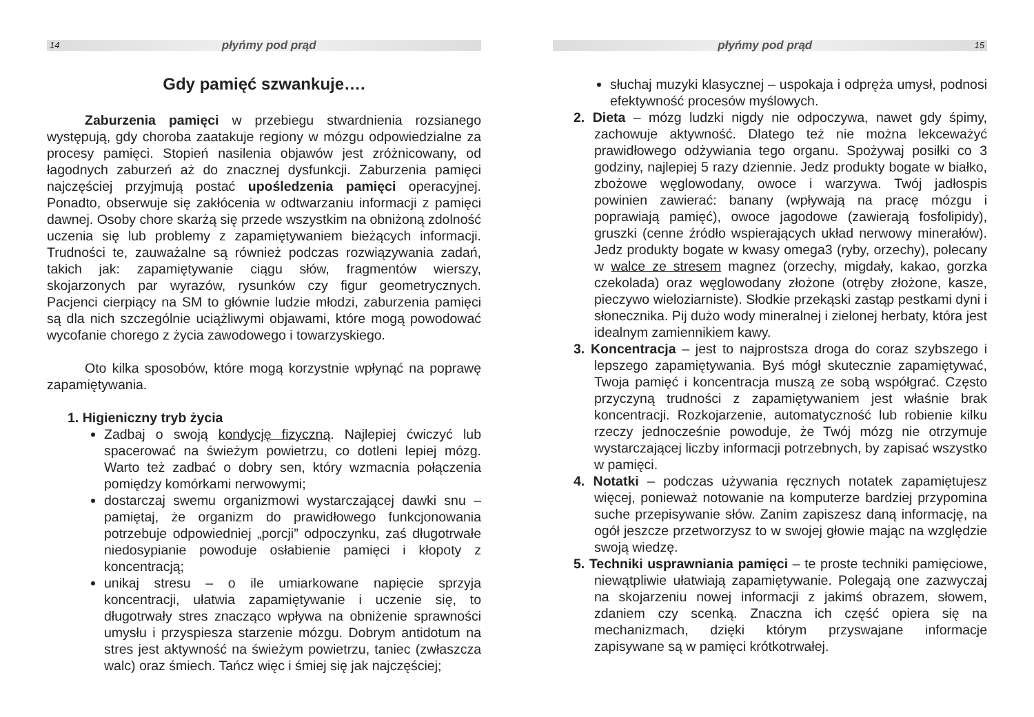14 płyńmy pod prąd
Gdy pamięć szwankuje….
Zaburzenia pamięci w przebiegu stwardnienia rozsianego występują, gdy choroba zaatakuje regiony w mózgu odpowiedzialne za procesy pamięci. Stopień nasilenia objawów jest zróżnicowany, od łagodnych zaburzeń aż do znacznej dysfunkcji. Zaburzenia pamięci najczęściej przyjmują postać upośledzenia pamięci operacyjnej. Ponadto, obserwuje się zakłócenia w odtwarzaniu informacji z pamięci dawnej. Osoby chore skarżą się przede wszystkim na obniżoną zdolność uczenia się lub problemy z zapamiętywaniem bieżących informacji. Trudności te, zauważalne są również podczas rozwiązywania zadań, takich jak: zapamiętywanie ciągu słów, fragmentów wierszy, skojarzonych par wyrazów, rysunków czy figur geometrycznych. Pacjenci cierpiący na SM to głównie ludzie młodzi, zaburzenia pamięci są dla nich szczególnie uciążliwymi objawami, które mogą powodować wycofanie chorego z życia zawodowego i towarzyskiego.
Oto kilka sposobów, które mogą korzystnie wpłynąć na poprawę zapamiętywania.
1. Higieniczny tryb życia
Zadbaj o swoją kondycję fizyczną. Najlepiej ćwiczyć lub spacerować na świeżym powietrzu, co dotleni lepiej mózg. Warto też zadbać o dobry sen, który wzmacnia połączenia pomiędzy komórkami nerwowymi;
dostarczaj swemu organizmowi wystarczającej dawki snu – pamiętaj, że organizm do prawidłowego funkcjonowania potrzebuje odpowiedniej „porcji” odpoczynku, zaś długotrwałe niedosypianie powoduje osłabienie pamięci i kłopoty z koncentracją;
unikaj stresu – o ile umiarkowane napięcie sprzyja koncentracji, ułatwia zapamiętywanie i uczenie się, to długotrwały stres znacząco wpływa na obniżenie sprawności umysłu i przyspiesza starzenie mózgu. Dobrym antidotum na stres jest aktywność na świeżym powietrzu, taniec (zwłaszcza walc) oraz śmiech. Tańcz więc i śmiej się jak najczęściej;
płyńmy pod prąd 15
słuchaj muzyki klasycznej – uspokaja i odpręża umysł, podnosi efektywność procesów myślowych.
2. Dieta – mózg ludzki nigdy nie odpoczywa, nawet gdy śpimy, zachowuje aktywność. Dlatego też nie można lekceważyć prawidłowego odżywiania tego organu. Spożywaj posiłki co 3 godziny, najlepiej 5 razy dziennie. Jedz produkty bogate w białko, zbożowe węglowodany, owoce i warzywa. Twój jadłospis powinien zawierać: banany (wpływają na pracę mózgu i poprawiają pamięć), owoce jagodowe (zawierają fosfolipidy), gruszki (cenne źródło wspierających układ nerwowy minerałów). Jedz produkty bogate w kwasy omega3 (ryby, orzechy), polecany w walce ze stresem magnez (orzechy, migdały, kakao, gorzka czekolada) oraz węglowodany złożone (otręby złożone, kasze, pieczywo wieloziarniste). Słodkie przekąski zastąp pestkami dyni i słonecznika. Pij dużo wody mineralnej i zielonej herbaty, która jest idealnym zamiennikiem kawy.
3. Koncentracja – jest to najprostsza droga do coraz szybszego i lepszego zapamiętywania. Byś mógł skutecznie zapamiętywać, Twoja pamięć i koncentracja muszą ze sobą współgrać. Często przyczyną trudności z zapamiętywaniem jest właśnie brak koncentracji. Rozkojarzenie, automatyczność lub robienie kilku rzeczy jednocześnie powoduje, że Twój mózg nie otrzymuje wystarczającej liczby informacji potrzebnych, by zapisać wszystko w pamięci.
4. Notatki – podczas używania ręcznych notatek zapamiętujesz więcej, ponieważ notowanie na komputerze bardziej przypomina suche przepisywanie słów. Zanim zapiszesz daną informację, na ogół jeszcze przetworzysz to w swojej głowie mając na względzie swoją wiedzę.
5. Techniki usprawniania pamięci – te proste techniki pamięciowe, niewątpliwie ułatwiają zapamiętywanie. Polegają one zazwyczaj na skojarzeniu nowej informacji z jakimś obrazem, słowem, zdaniem czy scenką. Znaczna ich część opiera się na mechanizmach, dzięki którym przyswajane informacje zapisywane są w pamięci krótkotrwałej.